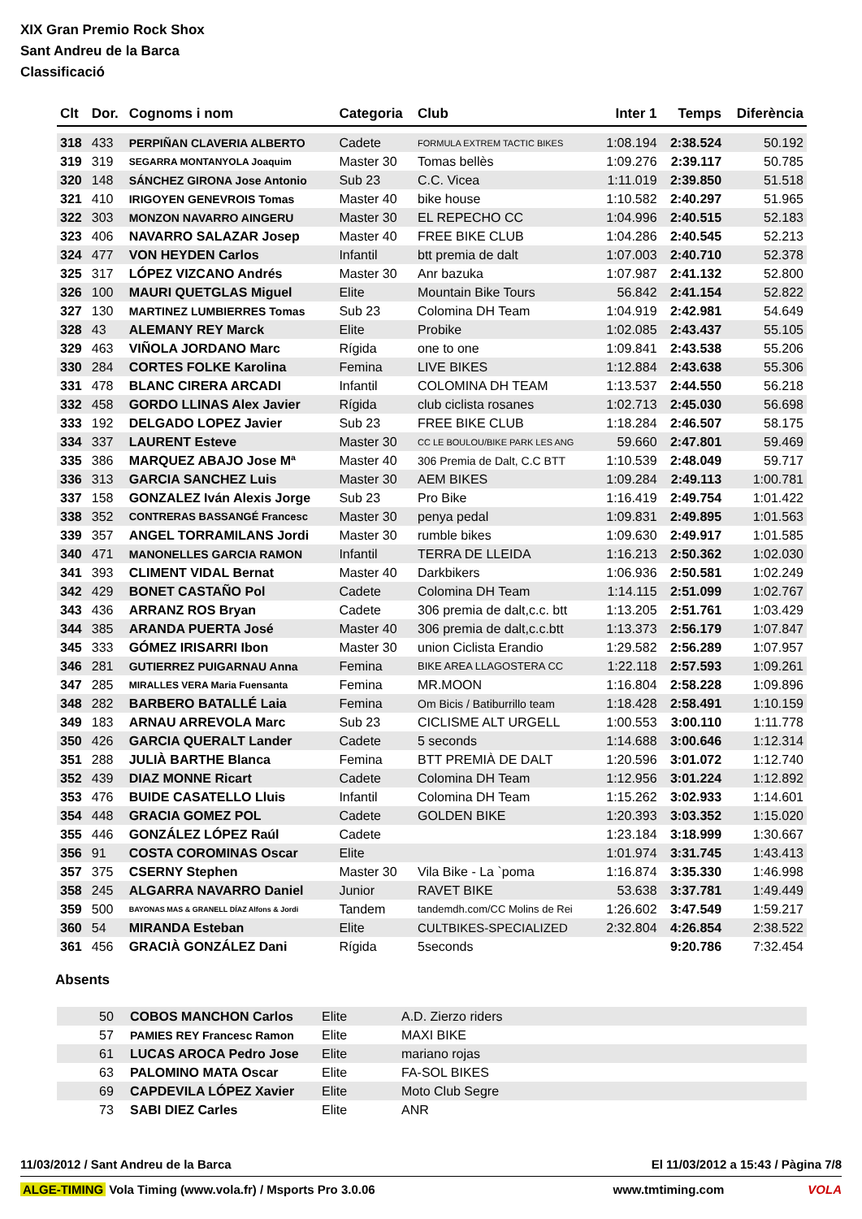XIX Gran Premio Rock Shox
Sant Andreu de la Barca
Classificació
| Clt | Dor. | Cognoms i nom | Categoria | Club | Inter 1 | Temps | Diferència |
| --- | --- | --- | --- | --- | --- | --- | --- |
| 318 | 433 | PERPIÑAN CLAVERIA ALBERTO | Cadete | FORMULA EXTREM TACTIC BIKES | 1:08.194 | 2:38.524 | 50.192 |
| 319 | 319 | SEGARRA MONTANYOLA Joaquim | Master 30 | Tomas bellès | 1:09.276 | 2:39.117 | 50.785 |
| 320 | 148 | SÁNCHEZ GIRONA Jose Antonio | Sub 23 | C.C. Vicea | 1:11.019 | 2:39.850 | 51.518 |
| 321 | 410 | IRIGOYEN GENEVROIS Tomas | Master 40 | bike house | 1:10.582 | 2:40.297 | 51.965 |
| 322 | 303 | MONZON NAVARRO AINGERU | Master 30 | EL REPECHO CC | 1:04.996 | 2:40.515 | 52.183 |
| 323 | 406 | NAVARRO SALAZAR Josep | Master 40 | FREE BIKE CLUB | 1:04.286 | 2:40.545 | 52.213 |
| 324 | 477 | VON HEYDEN Carlos | Infantil | btt premia de dalt | 1:07.003 | 2:40.710 | 52.378 |
| 325 | 317 | LÓPEZ VIZCANO Andrés | Master 30 | Anr bazuka | 1:07.987 | 2:41.132 | 52.800 |
| 326 | 100 | MAURI QUETGLAS Miguel | Elite | Mountain Bike Tours | 56.842 | 2:41.154 | 52.822 |
| 327 | 130 | MARTINEZ LUMBIERRES Tomas | Sub 23 | Colomina DH Team | 1:04.919 | 2:42.981 | 54.649 |
| 328 | 43 | ALEMANY REY Marck | Elite | Probike | 1:02.085 | 2:43.437 | 55.105 |
| 329 | 463 | VIÑOLA JORDANO Marc | Rígida | one to one | 1:09.841 | 2:43.538 | 55.206 |
| 330 | 284 | CORTES FOLKE Karolina | Femina | LIVE BIKES | 1:12.884 | 2:43.638 | 55.306 |
| 331 | 478 | BLANC CIRERA ARCADI | Infantil | COLOMINA DH TEAM | 1:13.537 | 2:44.550 | 56.218 |
| 332 | 458 | GORDO LLINAS Alex Javier | Rígida | club ciclista rosanes | 1:02.713 | 2:45.030 | 56.698 |
| 333 | 192 | DELGADO LOPEZ Javier | Sub 23 | FREE BIKE CLUB | 1:18.284 | 2:46.507 | 58.175 |
| 334 | 337 | LAURENT Esteve | Master 30 | CC LE BOULOU/BIKE PARK LES ANG | 59.660 | 2:47.801 | 59.469 |
| 335 | 386 | MARQUEZ ABAJO Jose Mª | Master 40 | 306 Premia de Dalt, C.C BTT | 1:10.539 | 2:48.049 | 59.717 |
| 336 | 313 | GARCIA SANCHEZ Luis | Master 30 | AEM BIKES | 1:09.284 | 2:49.113 | 1:00.781 |
| 337 | 158 | GONZALEZ Iván Alexis Jorge | Sub 23 | Pro Bike | 1:16.419 | 2:49.754 | 1:01.422 |
| 338 | 352 | CONTRERAS BASSANGÉ Francesc | Master 30 | penya pedal | 1:09.831 | 2:49.895 | 1:01.563 |
| 339 | 357 | ANGEL TORRAMILANS Jordi | Master 30 | rumble bikes | 1:09.630 | 2:49.917 | 1:01.585 |
| 340 | 471 | MANONELLES GARCIA RAMON | Infantil | TERRA DE LLEIDA | 1:16.213 | 2:50.362 | 1:02.030 |
| 341 | 393 | CLIMENT VIDAL Bernat | Master 40 | Darkbikers | 1:06.936 | 2:50.581 | 1:02.249 |
| 342 | 429 | BONET CASTAÑO Pol | Cadete | Colomina DH Team | 1:14.115 | 2:51.099 | 1:02.767 |
| 343 | 436 | ARRANZ ROS Bryan | Cadete | 306 premia de dalt,c.c. btt | 1:13.205 | 2:51.761 | 1:03.429 |
| 344 | 385 | ARANDA PUERTA José | Master 40 | 306 premia de dalt,c.c.btt | 1:13.373 | 2:56.179 | 1:07.847 |
| 345 | 333 | GÓMEZ IRISARRI Ibon | Master 30 | union Ciclista Erandio | 1:29.582 | 2:56.289 | 1:07.957 |
| 346 | 281 | GUTIERREZ PUIGARNAU Anna | Femina | BIKE AREA LLAGOSTERA CC | 1:22.118 | 2:57.593 | 1:09.261 |
| 347 | 285 | MIRALLES VERA Maria Fuensanta | Femina | MR.MOON | 1:16.804 | 2:58.228 | 1:09.896 |
| 348 | 282 | BARBERO BATALLÉ Laia | Femina | Om Bicis / Batiburrillo team | 1:18.428 | 2:58.491 | 1:10.159 |
| 349 | 183 | ARNAU ARREVOLA Marc | Sub 23 | CICLISME ALT URGELL | 1:00.553 | 3:00.110 | 1:11.778 |
| 350 | 426 | GARCIA QUERALT Lander | Cadete | 5 seconds | 1:14.688 | 3:00.646 | 1:12.314 |
| 351 | 288 | JULIÀ BARTHE Blanca | Femina | BTT PREMIÀ DE DALT | 1:20.596 | 3:01.072 | 1:12.740 |
| 352 | 439 | DIAZ MONNE Ricart | Cadete | Colomina DH Team | 1:12.956 | 3:01.224 | 1:12.892 |
| 353 | 476 | BUIDE CASATELLO Lluis | Infantil | Colomina DH Team | 1:15.262 | 3:02.933 | 1:14.601 |
| 354 | 448 | GRACIA GOMEZ POL | Cadete | GOLDEN BIKE | 1:20.393 | 3:03.352 | 1:15.020 |
| 355 | 446 | GONZÁLEZ LÓPEZ Raúl | Cadete | | 1:23.184 | 3:18.999 | 1:30.667 |
| 356 | 91 | COSTA COROMINAS Oscar | Elite | | 1:01.974 | 3:31.745 | 1:43.413 |
| 357 | 375 | CSERNY Stephen | Master 30 | Vila Bike - La `poma | 1:16.874 | 3:35.330 | 1:46.998 |
| 358 | 245 | ALGARRA NAVARRO Daniel | Junior | RAVET BIKE | 53.638 | 3:37.781 | 1:49.449 |
| 359 | 500 | BAYONAS MAS & GRANELL DÍAZ Alfons & Jordi | Tandem | tandemdh.com/CC Molins de Rei | 1:26.602 | 3:47.549 | 1:59.217 |
| 360 | 54 | MIRANDA Esteban | Elite | CULTBIKES-SPECIALIZED | 2:32.804 | 4:26.854 | 2:38.522 |
| 361 | 456 | GRACIÀ GONZÁLEZ Dani | Rígida | 5seconds | | 9:20.786 | 7:32.454 |
Absents
| | 50 | COBOS MANCHON Carlos | Elite | A.D. Zierzo riders |
| | 57 | PAMIES REY Francesc Ramon | Elite | MAXI BIKE |
| | 61 | LUCAS AROCA Pedro Jose | Elite | mariano rojas |
| | 63 | PALOMINO MATA Oscar | Elite | FA-SOL BIKES |
| | 69 | CAPDEVILA LÓPEZ Xavier | Elite | Moto Club Segre |
| | 73 | SABI DIEZ Carles | Elite | ANR |
11/03/2012 / Sant Andreu de la Barca El 11/03/2012 a 15:43 / Pàgina 7/8
ALGE-TIMING Vola Timing (www.vola.fr) / Msports Pro 3.0.06 www.tmtiming.com VOLA